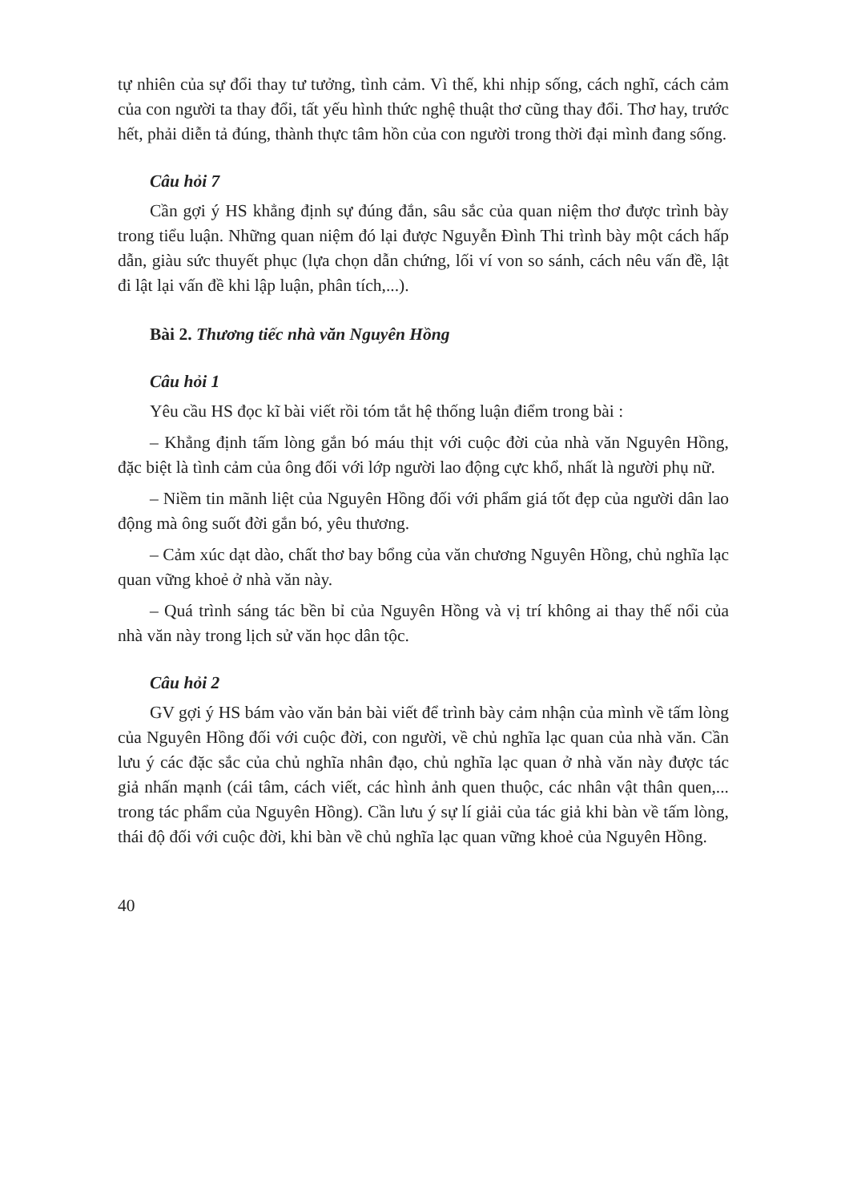tự nhiên của sự đổi thay tư tưởng, tình cảm. Vì thế, khi nhịp sống, cách nghĩ, cách cảm của con người ta thay đổi, tất yếu hình thức nghệ thuật thơ cũng thay đổi. Thơ hay, trước hết, phải diễn tả đúng, thành thực tâm hồn của con người trong thời đại mình đang sống.
Câu hỏi 7
Cần gợi ý HS khẳng định sự đúng đắn, sâu sắc của quan niệm thơ được trình bày trong tiểu luận. Những quan niệm đó lại được Nguyễn Đình Thi trình bày một cách hấp dẫn, giàu sức thuyết phục (lựa chọn dẫn chứng, lối ví von so sánh, cách nêu vấn đề, lật đi lật lại vấn đề khi lập luận, phân tích,...).
Bài 2. Thương tiếc nhà văn Nguyên Hồng
Câu hỏi 1
Yêu cầu HS đọc kĩ bài viết rồi tóm tắt hệ thống luận điểm trong bài :
– Khẳng định tấm lòng gắn bó máu thịt với cuộc đời của nhà văn Nguyên Hồng, đặc biệt là tình cảm của ông đối với lớp người lao động cực khổ, nhất là người phụ nữ.
– Niềm tin mãnh liệt của Nguyên Hồng đối với phẩm giá tốt đẹp của người dân lao động mà ông suốt đời gắn bó, yêu thương.
– Cảm xúc dạt dào, chất thơ bay bổng của văn chương Nguyên Hồng, chủ nghĩa lạc quan vững khoẻ ở nhà văn này.
– Quá trình sáng tác bền bỉ của Nguyên Hồng và vị trí không ai thay thế nổi của nhà văn này trong lịch sử văn học dân tộc.
Câu hỏi 2
GV gợi ý HS bám vào văn bản bài viết để trình bày cảm nhận của mình về tấm lòng của Nguyên Hồng đối với cuộc đời, con người, về chủ nghĩa lạc quan của nhà văn. Cần lưu ý các đặc sắc của chủ nghĩa nhân đạo, chủ nghĩa lạc quan ở nhà văn này được tác giả nhấn mạnh (cái tâm, cách viết, các hình ảnh quen thuộc, các nhân vật thân quen,... trong tác phẩm của Nguyên Hồng). Cần lưu ý sự lí giải của tác giả khi bàn về tấm lòng, thái độ đối với cuộc đời, khi bàn về chủ nghĩa lạc quan vững khoẻ của Nguyên Hồng.
40